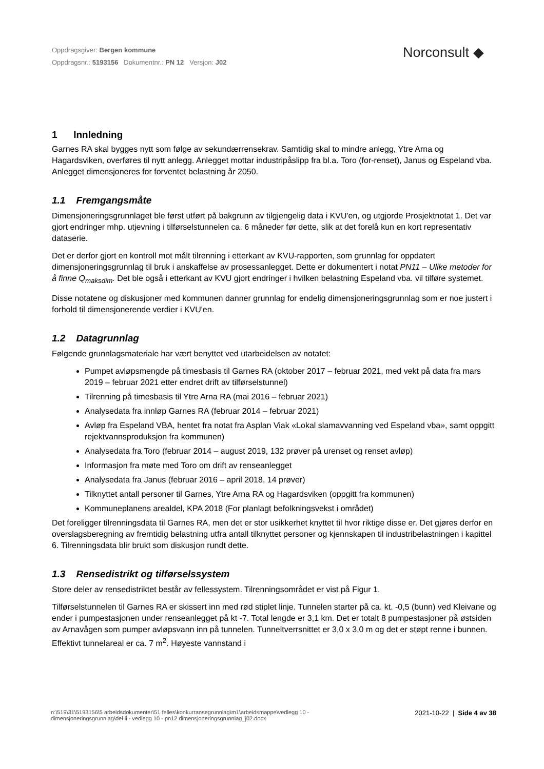Oppdragsgiver: Bergen kommune
Oppdragsnr.: 5193156 Dokumentnr.: PN 12 Versjon: J02
Norconsult ◆
1 Innledning
Garnes RA skal bygges nytt som følge av sekundærrensekrav. Samtidig skal to mindre anlegg, Ytre Arna og Hagardsviken, overføres til nytt anlegg. Anlegget mottar industripåslipp fra bl.a. Toro (for-renset), Janus og Espeland vba. Anlegget dimensjoneres for forventet belastning år 2050.
1.1 Fremgangsmåte
Dimensjoneringsgrunnlaget ble først utført på bakgrunn av tilgjengelig data i KVU'en, og utgjorde Prosjektnotat 1. Det var gjort endringer mhp. utjevning i tilførselstunnelen ca. 6 måneder før dette, slik at det forelå kun en kort representativ dataserie.
Det er derfor gjort en kontroll mot målt tilrenning i etterkant av KVU-rapporten, som grunnlag for oppdatert dimensjoneringsgrunnlag til bruk i anskaffelse av prosessanlegget. Dette er dokumentert i notat PN11 – Ulike metoder for å finne Q<sub>maksdim</sub>. Det ble også i etterkant av KVU gjort endringer i hvilken belastning Espeland vba. vil tilføre systemet.
Disse notatene og diskusjoner med kommunen danner grunnlag for endelig dimensjoneringsgrunnlag som er noe justert i forhold til dimensjonerende verdier i KVU'en.
1.2 Datagrunnlag
Følgende grunnlagsmateriale har vært benyttet ved utarbeidelsen av notatet:
Pumpet avløpsmengde på timesbasis til Garnes RA (oktober 2017 – februar 2021, med vekt på data fra mars 2019 – februar 2021 etter endret drift av tilførselstunnel)
Tilrenning på timesbasis til Ytre Arna RA (mai 2016 – februar 2021)
Analysedata fra innløp Garnes RA (februar 2014 – februar 2021)
Avløp fra Espeland VBA, hentet fra notat fra Asplan Viak «Lokal slamavvanning ved Espeland vba», samt oppgitt rejektvannsproduksjon fra kommunen)
Analysedata fra Toro (februar 2014 – august 2019, 132 prøver på urenset og renset avløp)
Informasjon fra møte med Toro om drift av renseanlegget
Analysedata fra Janus (februar 2016 – april 2018, 14 prøver)
Tilknyttet antall personer til Garnes, Ytre Arna RA og Hagardsviken (oppgitt fra kommunen)
Kommuneplanens arealdel, KPA 2018 (For planlagt befolkningsvekst i området)
Det foreligger tilrenningsdata til Garnes RA, men det er stor usikkerhet knyttet til hvor riktige disse er. Det gjøres derfor en overslagsberegning av fremtidig belastning utfra antall tilknyttet personer og kjennskapen til industribelastningen i kapittel 6. Tilrenningsdata blir brukt som diskusjon rundt dette.
1.3 Rensedistrikt og tilførselssystem
Store deler av rensedistriktet består av fellessystem. Tilrenningsområdet er vist på Figur 1.
Tilførselstunnelen til Garnes RA er skissert inn med rød stiplet linje. Tunnelen starter på ca. kt. -0,5 (bunn) ved Kleivane og ender i pumpestasjonen under renseanlegget på kt -7. Total lengde er 3,1 km. Det er totalt 8 pumpestasjoner på østsiden av Arnavågen som pumper avløpsvann inn på tunnelen. Tunneltverrsnittet er 3,0 x 3,0 m og det er støpt renne i bunnen. Effektivt tunnelareal er ca. 7 m<sup>2</sup>. Høyeste vannstand i
n:\519\31\5193156\5 arbeidsdokumenter\51 felles\konkurransegrunnlag\m1\arbeidsmappe\vedlegg 10 -
dimensjoneringsgrunnlag\del ii - vedlegg 10 - pn12 dimensjoneringsgrunnlag_j02.docx
2021-10-22 | Side 4 av 38